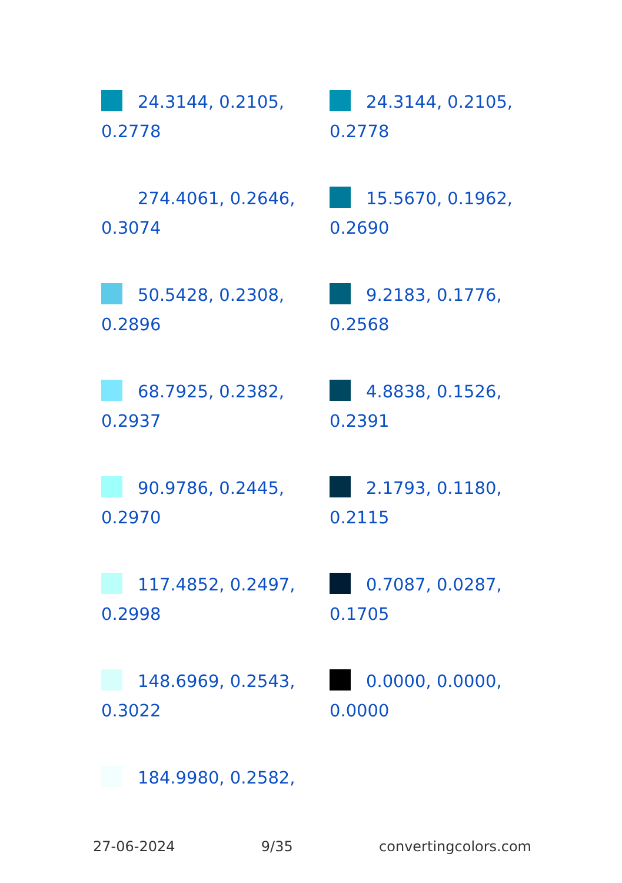24.3144, 0.2105, 0.2778
24.3144, 0.2105, 0.2778
274.4061, 0.2646, 0.3074
15.5670, 0.1962, 0.2690
50.5428, 0.2308, 0.2896
9.2183, 0.1776, 0.2568
68.7925, 0.2382, 0.2937
4.8838, 0.1526, 0.2391
90.9786, 0.2445, 0.2970
2.1793, 0.1180, 0.2115
117.4852, 0.2497, 0.2998
0.7087, 0.0287, 0.1705
148.6969, 0.2543, 0.3022
0.0000, 0.0000, 0.0000
184.9980, 0.2582,
27-06-2024 9/35 convertingcolors.com